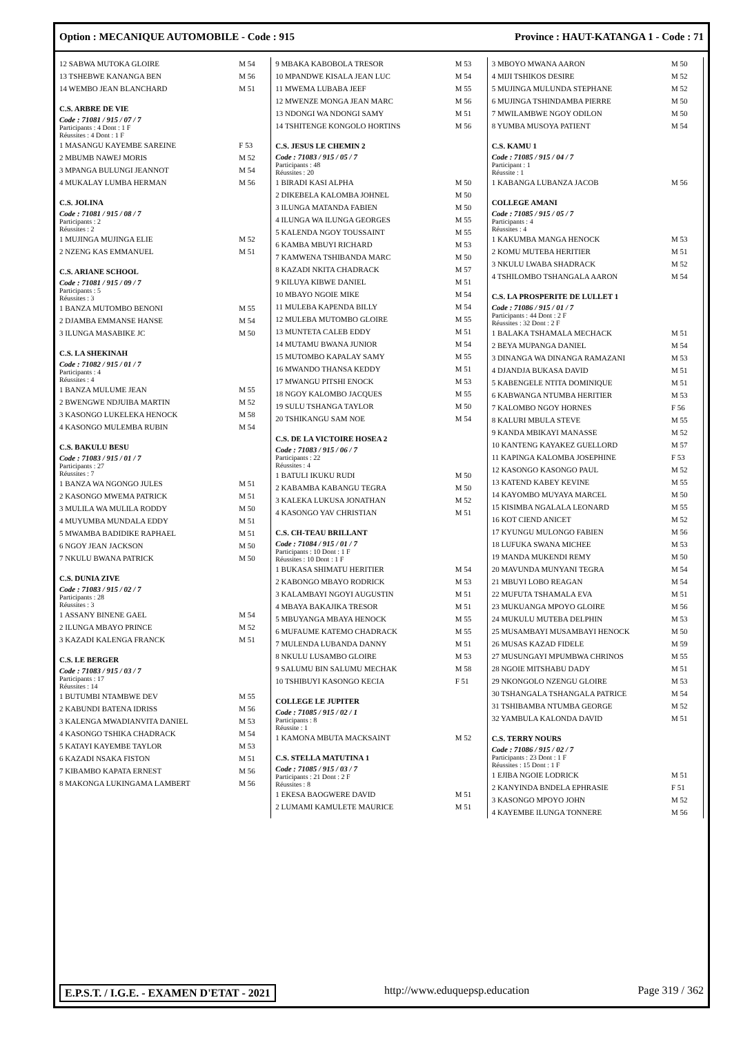Option : MECANIQUE AUTOMOBILE - Code : 915 Province : HAUT-KATANGA 1 - Code : 71
| 12 SABWA MUTOKA GLOIRE | M 54 |
| 13 TSHEBWE KANANGA BEN | M 56 |
| 14 WEMBO JEAN BLANCHARD | M 51 |
C.S. ARBRE DE VIE
Code : 71081 / 915 / 07 / 7
Participants : 4 Dont : 1 F
Réussites : 4 Dont : 1 F
| 1 MASANGU KAYEMBE SAREINE | F 53 |
| 2 MBUMB NAWEJ MORIS | M 52 |
| 3 MPANGA BULUNGI JEANNOT | M 54 |
| 4 MUKALAY LUMBA HERMAN | M 56 |
C.S. JOLINA
Code : 71081 / 915 / 08 / 7
Participants : 2
Réussites : 2
| 1 MUJINGA MUJINGA ELIE | M 52 |
| 2 NZENG KAS EMMANUEL | M 51 |
C.S. ARIANE SCHOOL
Code : 71081 / 915 / 09 / 7
Participants : 5
Réussites : 3
| 1 BANZA MUTOMBO BENONI | M 55 |
| 2 DJAMBA EMMANSE HANSE | M 54 |
| 3 ILUNGA MASABIKE JC | M 50 |
C.S. LA SHEKINAH
Code : 71082 / 915 / 01 / 7
Participants : 4
Réussites : 4
| 1 BANZA MULUME JEAN | M 55 |
| 2 BWENGWE NDJUIBA MARTIN | M 52 |
| 3 KASONGO LUKELEKA HENOCK | M 58 |
| 4 KASONGO MULEMBA RUBIN | M 54 |
C.S. BAKULU BESU
Code : 71083 / 915 / 01 / 7
Participants : 27
Réussites : 7
| 1 BANZA WA NGONGO JULES | M 51 |
| 2 KASONGO MWEMA PATRICK | M 51 |
| 3 MULILA WA MULILA RODDY | M 50 |
| 4 MUYUMBA MUNDALA EDDY | M 51 |
| 5 MWAMBA BADIDIKE RAPHAEL | M 51 |
| 6 NGOY JEAN JACKSON | M 50 |
| 7 NKULU BWANA PATRICK | M 50 |
C.S. DUNIA ZIVE
Code : 71083 / 915 / 02 / 7
Participants : 28
Réussites : 3
| 1 ASSANY BINENE GAEL | M 54 |
| 2 ILUNGA MBAYO PRINCE | M 52 |
| 3 KAZADI KALENGA FRANCK | M 51 |
C.S. LE BERGER
Code : 71083 / 915 / 03 / 7
Participants : 17
Réussites : 14
| 1 BUTUMBI NTAMBWE DEV | M 55 |
| 2 KABUNDI BATENA IDRISS | M 56 |
| 3 KALENGA MWADIANVITA DANIEL | M 53 |
| 4 KASONGO TSHIKA CHADRACK | M 54 |
| 5 KATAYI KAYEMBE TAYLOR | M 53 |
| 6 KAZADI NSAKA FISTON | M 51 |
| 7 KIBAMBO KAPATA ERNEST | M 56 |
| 8 MAKONGA LUKINGAMA LAMBERT | M 56 |
| 9 MBAKA KABOBOLA TRESOR | M 53 |
| 10 MPANDWE KISALA JEAN LUC | M 54 |
| 11 MWEMA LUBABA JEEF | M 55 |
| 12 MWENZE MONGA JEAN MARC | M 56 |
| 13 NDONGI WA NDONGI SAMY | M 51 |
| 14 TSHITENGE KONGOLO HORTINS | M 56 |
C.S. JESUS LE CHEMIN 2
Code : 71083 / 915 / 05 / 7
Participants : 48
Réussites : 20
| 1 BIRADI KASI ALPHA | M 50 |
| 2 DIKEBELA KALOMBA JOHNEL | M 50 |
| 3 ILUNGA MATANDA FABIEN | M 50 |
| 4 ILUNGA WA ILUNGA GEORGES | M 55 |
| 5 KALENDA NGOY TOUSSAINT | M 55 |
| 6 KAMBA MBUYI RICHARD | M 53 |
| 7 KAMWENA TSHIBANDA MARC | M 50 |
| 8 KAZADI NKITA CHADRACK | M 57 |
| 9 KILUYA KIBWE DANIEL | M 51 |
| 10 MBAYO NGOIE MIKE | M 54 |
| 11 MULEBA KAPENDA BILLY | M 54 |
| 12 MULEBA MUTOMBO GLOIRE | M 55 |
| 13 MUNTETA CALEB EDDY | M 51 |
| 14 MUTAMU BWANA JUNIOR | M 54 |
| 15 MUTOMBO KAPALAY SAMY | M 55 |
| 16 MWANDO THANSA KEDDY | M 51 |
| 17 MWANGU PITSHI ENOCK | M 53 |
| 18 NGOY KALOMBO JACQUES | M 55 |
| 19 SULU TSHANGA TAYLOR | M 50 |
| 20 TSHIKANGU SAM NOE | M 54 |
C.S. DE LA VICTOIRE HOSEA 2
Code : 71083 / 915 / 06 / 7
Participants : 22
Réussites : 4
| 1 BATULI IKUKU RUDI | M 50 |
| 2 KABAMBA KABANGU TEGRA | M 50 |
| 3 KALEKA LUKUSA JONATHAN | M 52 |
| 4 KASONGO YAV CHRISTIAN | M 51 |
C.S. CH-TEAU BRILLANT
Code : 71084 / 915 / 01 / 7
Participants : 10 Dont : 1 F
Réussites : 10 Dont : 1 F
| 1 BUKASA SHIMATU HERITIER | M 54 |
| 2 KABONGO MBAYO RODRICK | M 53 |
| 3 KALAMBAYI NGOYI AUGUSTIN | M 51 |
| 4 MBAYA BAKAJIKA TRESOR | M 51 |
| 5 MBUYANGA MBAYA HENOCK | M 55 |
| 6 MUFAUME KATEMO CHADRACK | M 55 |
| 7 MULENDA LUBANDA DANNY | M 51 |
| 8 NKULU LUSAMBO GLOIRE | M 53 |
| 9 SALUMU BIN SALUMU MECHAK | M 58 |
| 10 TSHIBUYI KASONGO KECIA | F 51 |
COLLEGE LE JUPITER
Code : 71085 / 915 / 02 / 1
Participants : 8
Réussite : 1
| 1 KAMONA MBUTA MACKSAINT | M 52 |
C.S. STELLA MATUTINA 1
Code : 71085 / 915 / 03 / 7
Participants : 21 Dont : 2 F
Réussites : 8
| 1 EKESA BAOGWERE DAVID | M 51 |
| 2 LUMAMI KAMULETE MAURICE | M 51 |
| 3 MBOYO MWANA AARON | M 50 |
| 4 MIJI TSHIKOS DESIRE | M 52 |
| 5 MUJINGA MULUNDA STEPHANE | M 52 |
| 6 MUJINGA TSHINDAMBA PIERRE | M 50 |
| 7 MWILAMBWE NGOY ODILON | M 50 |
| 8 YUMBA MUSOYA PATIENT | M 54 |
C.S. KAMU 1
Code : 71085 / 915 / 04 / 7
Participant : 1
Réussite : 1
| 1 KABANGA LUBANZA JACOB | M 56 |
COLLEGE AMANI
Code : 71085 / 915 / 05 / 7
Participants : 4
Réussites : 4
| 1 KAKUMBA MANGA HENOCK | M 53 |
| 2 KOMU MUTEBA HERITIER | M 51 |
| 3 NKULU LWABA SHADRACK | M 52 |
| 4 TSHILOMBO TSHANGALA AARON | M 54 |
C.S. LA PROSPERITE DE LULLET 1
Code : 71086 / 915 / 01 / 7
Participants : 44 Dont : 2 F
Réussites : 32 Dont : 2 F
| 1 BALAKA TSHAMALA MECHACK | M 51 |
| 2 BEYA MUPANGA DANIEL | M 54 |
| 3 DINANGA WA DINANGA RAMAZANI | M 53 |
| 4 DJANDJA BUKASA DAVID | M 51 |
| 5 KABENGELE NTITA DOMINIQUE | M 51 |
| 6 KABWANGA NTUMBA HERITIER | M 53 |
| 7 KALOMBO NGOY HORNES | F 56 |
| 8 KALURI MBULA STEVE | M 55 |
| 9 KANDA MBIKAYI MANASSE | M 52 |
| 10 KANTENG KAYAKEZ GUELLORD | M 57 |
| 11 KAPINGA KALOMBA JOSEPHINE | F 53 |
| 12 KASONGO KASONGO PAUL | M 52 |
| 13 KATEND KABEY KEVINE | M 55 |
| 14 KAYOMBO MUYAYA MARCEL | M 50 |
| 15 KISIMBA NGALALA LEONARD | M 55 |
| 16 KOT CIEND ANICET | M 52 |
| 17 KYUNGU MULONGO FABIEN | M 56 |
| 18 LUFUKA SWANA MICHEE | M 53 |
| 19 MANDA MUKENDI REMY | M 50 |
| 20 MAVUNDA MUNYANI TEGRA | M 54 |
| 21 MBUYI LOBO REAGAN | M 54 |
| 22 MUFUTA TSHAMALA EVA | M 51 |
| 23 MUKUANGA MPOYO GLOIRE | M 56 |
| 24 MUKULU MUTEBA DELPHIN | M 53 |
| 25 MUSAMBAYI MUSAMBAYI HENOCK | M 50 |
| 26 MUSAS KAZAD FIDELE | M 59 |
| 27 MUSUNGAYI MPUMBWA CHRINOS | M 55 |
| 28 NGOIE MITSHABU DADY | M 51 |
| 29 NKONGOLO NZENGU GLOIRE | M 53 |
| 30 TSHANGALA TSHANGALA PATRICE | M 54 |
| 31 TSHIBAMBA NTUMBA GEORGE | M 52 |
| 32 YAMBULA KALONDA DAVID | M 51 |
C.S. TERRY NOURS
Code : 71086 / 915 / 02 / 7
Participants : 23 Dont : 1 F
Réussites : 15 Dont : 1 F
| 1 EJIBA NGOIE LODRICK | M 51 |
| 2 KANYINDA BNDELA EPHRASIE | F 51 |
| 3 KASONGO MPOYO JOHN | M 52 |
| 4 KAYEMBE ILUNGA TONNERE | M 56 |
E.P.S.T. / I.G.E. - EXAMEN D'ETAT - 2021 http://www.eduquepsp.education Page 319 / 362